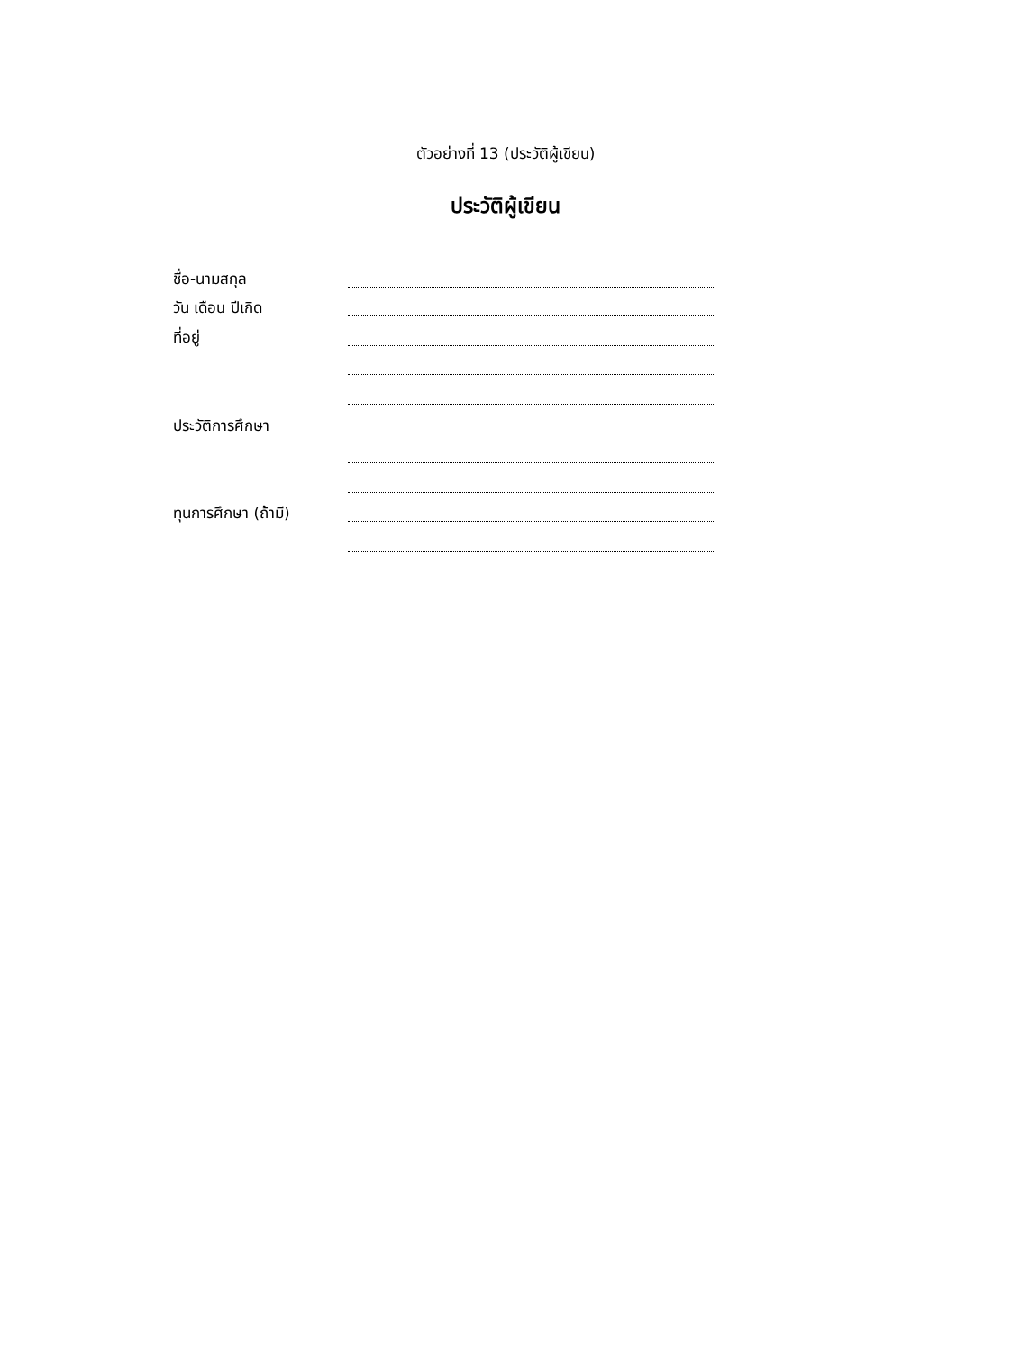ตัวอย่างที่ 13 (ประวัติผู้เขียน)
ประวัติผู้เขียน
ชื่อ-นามสกุล
วัน เดือน ปีเกิด
ที่อยู่
ประวัติการศึกษา
ทุนการศึกษา (ถ้ามี)